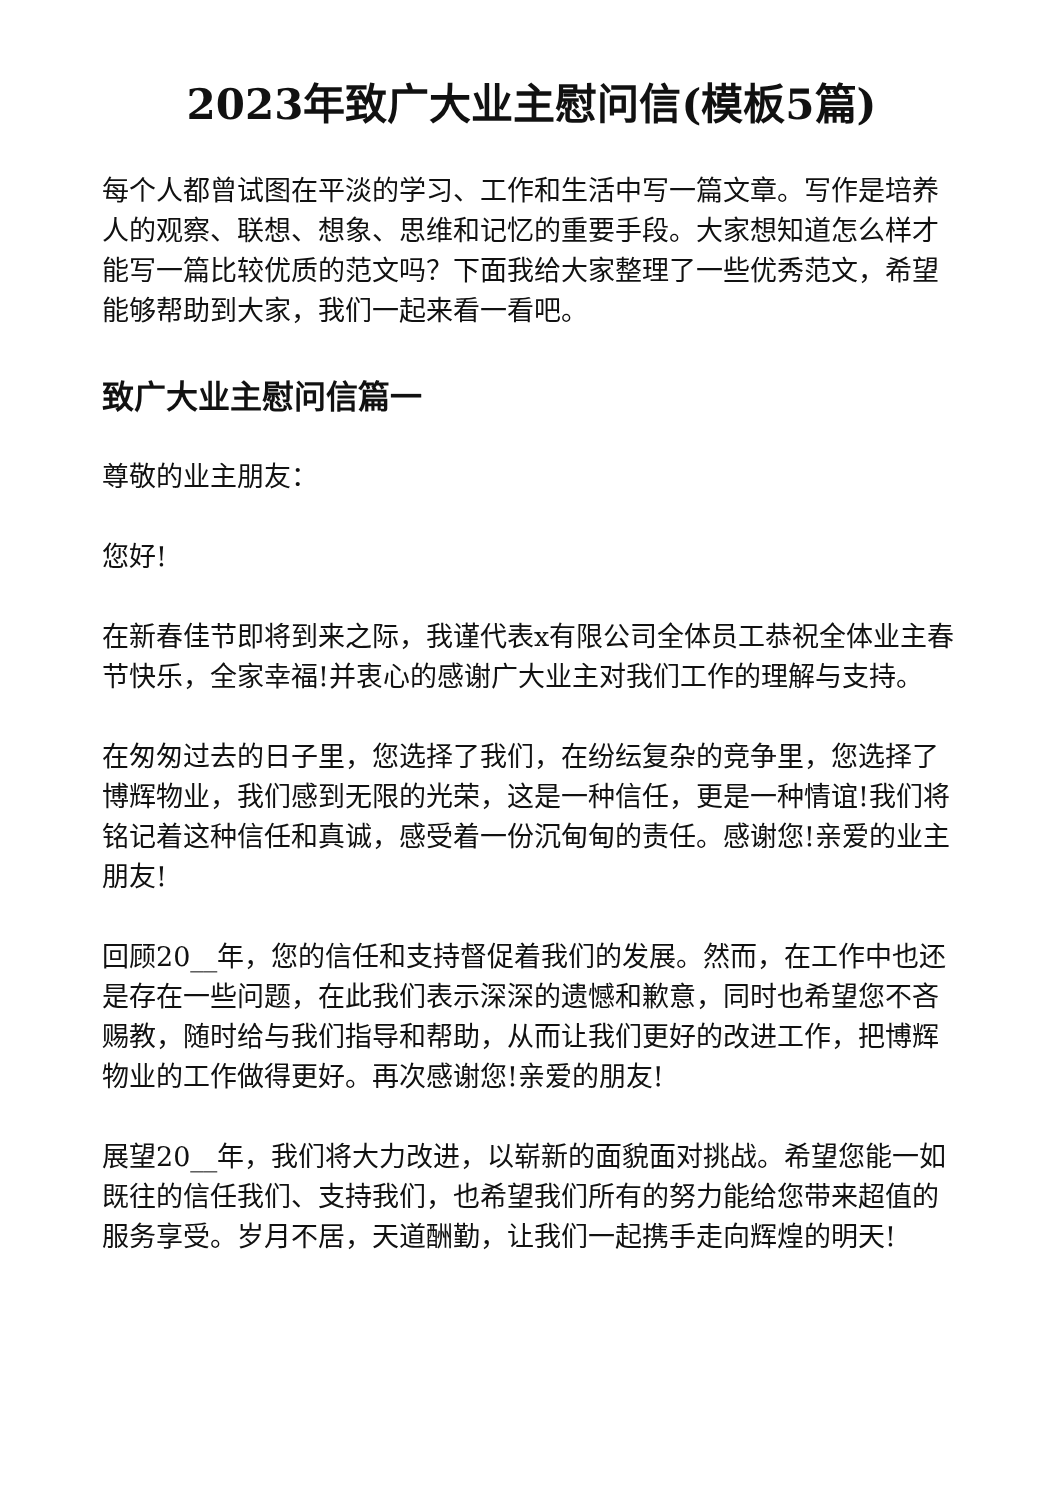2023年致广大业主慰问信(模板5篇)
每个人都曾试图在平淡的学习、工作和生活中写一篇文章。写作是培养人的观察、联想、想象、思维和记忆的重要手段。大家想知道怎么样才能写一篇比较优质的范文吗？下面我给大家整理了一些优秀范文，希望能够帮助到大家，我们一起来看一看吧。
致广大业主慰问信篇一
尊敬的业主朋友：
您好!
在新春佳节即将到来之际，我谨代表x有限公司全体员工恭祝全体业主春节快乐，全家幸福!并衷心的感谢广大业主对我们工作的理解与支持。
在匆匆过去的日子里，您选择了我们，在纷纭复杂的竞争里，您选择了博辉物业，我们感到无限的光荣，这是一种信任，更是一种情谊!我们将铭记着这种信任和真诚，感受着一份沉甸甸的责任。感谢您!亲爱的业主朋友!
回顾20__年，您的信任和支持督促着我们的发展。然而，在工作中也还是存在一些问题，在此我们表示深深的遗憾和歉意，同时也希望您不吝赐教，随时给与我们指导和帮助，从而让我们更好的改进工作，把博辉物业的工作做得更好。再次感谢您!亲爱的朋友!
展望20__年，我们将大力改进，以崭新的面貌面对挑战。希望您能一如既往的信任我们、支持我们，也希望我们所有的努力能给您带来超值的服务享受。岁月不居，天道酬勤，让我们一起携手走向辉煌的明天!